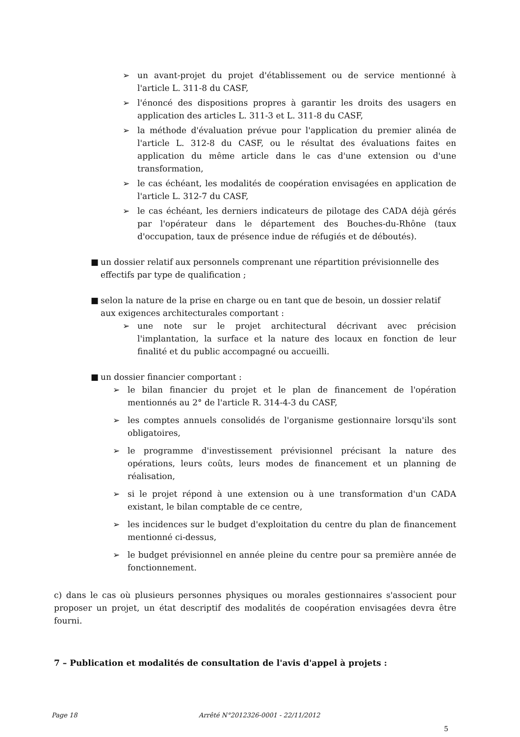➢ un avant-projet du projet d'établissement ou de service mentionné à l'article L. 311-8 du CASF,
➢ l'énoncé des dispositions propres à garantir les droits des usagers en application des articles L. 311-3 et L. 311-8 du CASF,
➢ la méthode d'évaluation prévue pour l'application du premier alinéa de l'article L. 312-8 du CASF, ou le résultat des évaluations faites en application du même article dans le cas d'une extension ou d'une transformation,
➢ le cas échéant, les modalités de coopération envisagées en application de l'article L. 312-7 du CASF,
➢ le cas échéant, les derniers indicateurs de pilotage des CADA déjà gérés par l'opérateur dans le département des Bouches-du-Rhône (taux d'occupation, taux de présence indue de réfugiés et de déboutés).
■ un dossier relatif aux personnels comprenant une répartition prévisionnelle des effectifs par type de qualification ;
■ selon la nature de la prise en charge ou en tant que de besoin, un dossier relatif aux exigences architecturales comportant :
➢ une note sur le projet architectural décrivant avec précision l'implantation, la surface et la nature des locaux en fonction de leur finalité et du public accompagné ou accueilli.
■ un dossier financier comportant :
➢ le bilan financier du projet et le plan de financement de l'opération mentionnés au 2° de l'article R. 314-4-3 du CASF,
➢ les comptes annuels consolidés de l'organisme gestionnaire lorsqu'ils sont obligatoires,
➢ le programme d'investissement prévisionnel précisant la nature des opérations, leurs coûts, leurs modes de financement et un planning de réalisation,
➢ si le projet répond à une extension ou à une transformation d'un CADA existant, le bilan comptable de ce centre,
➢ les incidences sur le budget d'exploitation du centre du plan de financement mentionné ci-dessus,
➢ le budget prévisionnel en année pleine du centre pour sa première année de fonctionnement.
c) dans le cas où plusieurs personnes physiques ou morales gestionnaires s'associent pour proposer un projet, un état descriptif des modalités de coopération envisagées devra être fourni.
7 – Publication et modalités de consultation de l'avis d'appel à projets :
Page 18 Arrêté N°2012326-0001 - 22/11/2012
5